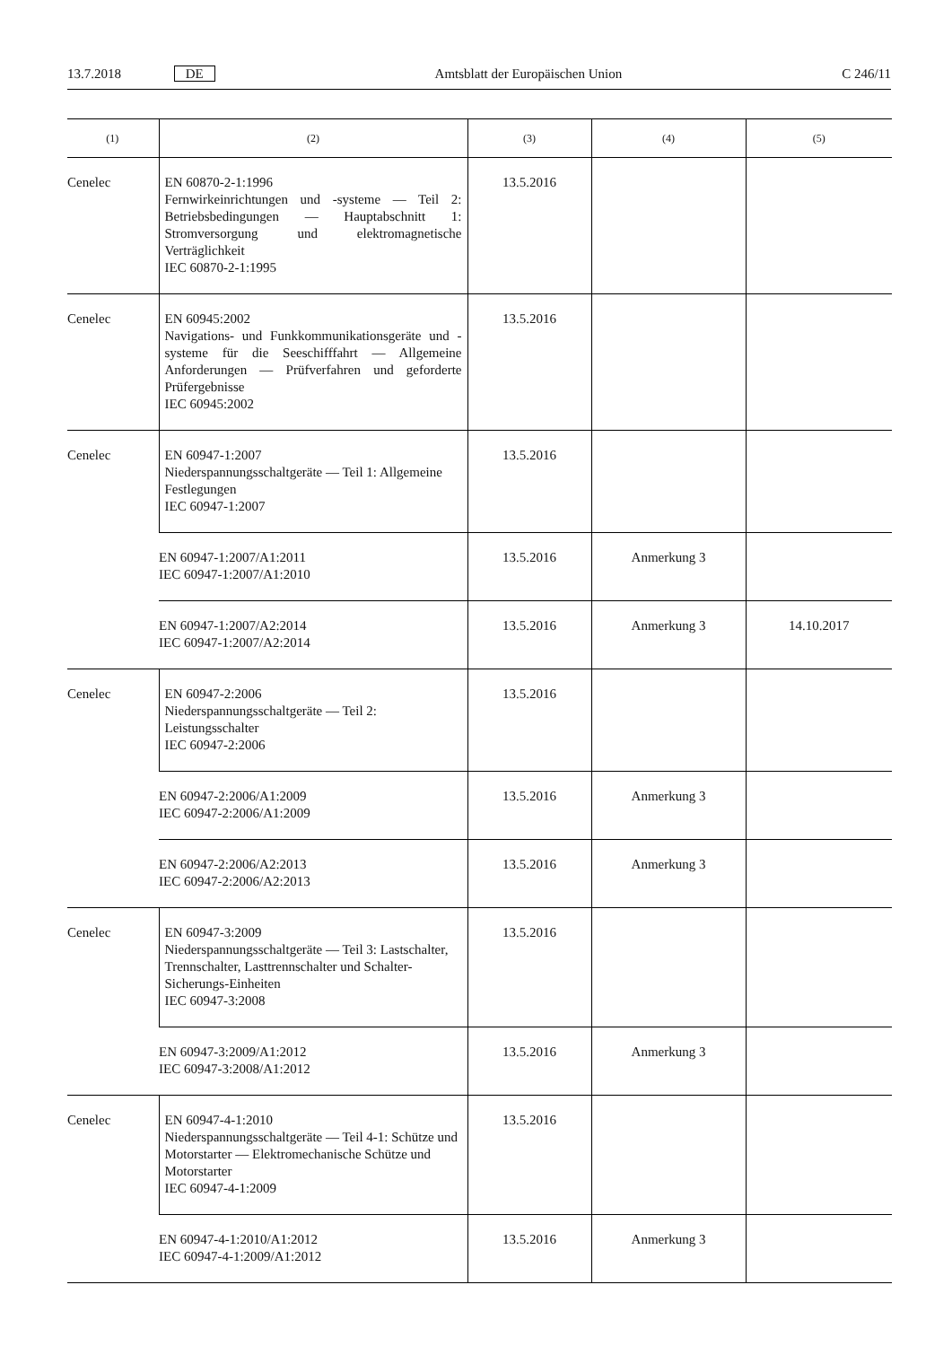13.7.2018 DE Amtsblatt der Europäischen Union C 246/11
| (1) | (2) | (3) | (4) | (5) |
| --- | --- | --- | --- | --- |
| Cenelec | EN 60870-2-1:1996 Fernwirkeinrichtungen und -systeme — Teil 2: Betriebsbedingungen — Hauptabschnitt 1: Stromversorgung und elektromagnetische Verträglichkeit IEC 60870-2-1:1995 | 13.5.2016 | | |
| Cenelec | EN 60945:2002 Navigations- und Funkkommunikationsgeräte und -systeme für die Seeschifffahrt — Allgemeine Anforderungen — Prüfverfahren und geforderte Prüfergebnisse IEC 60945:2002 | 13.5.2016 | | |
| Cenelec | EN 60947-1:2007 Niederspannungsschaltgeräte — Teil 1: Allgemeine Festlegungen IEC 60947-1:2007 | 13.5.2016 | | |
| | EN 60947-1:2007/A1:2011 IEC 60947-1:2007/A1:2010 | 13.5.2016 | Anmerkung 3 | |
| | EN 60947-1:2007/A2:2014 IEC 60947-1:2007/A2:2014 | 13.5.2016 | Anmerkung 3 | 14.10.2017 |
| Cenelec | EN 60947-2:2006 Niederspannungsschaltgeräte — Teil 2: Leistungsschalter IEC 60947-2:2006 | 13.5.2016 | | |
| | EN 60947-2:2006/A1:2009 IEC 60947-2:2006/A1:2009 | 13.5.2016 | Anmerkung 3 | |
| | EN 60947-2:2006/A2:2013 IEC 60947-2:2006/A2:2013 | 13.5.2016 | Anmerkung 3 | |
| Cenelec | EN 60947-3:2009 Niederspannungsschaltgeräte — Teil 3: Lastschalter, Trennschalter, Lasttrennschalter und Schalter-Sicherungs-Einheiten IEC 60947-3:2008 | 13.5.2016 | | |
| | EN 60947-3:2009/A1:2012 IEC 60947-3:2008/A1:2012 | 13.5.2016 | Anmerkung 3 | |
| Cenelec | EN 60947-4-1:2010 Niederspannungsschaltgeräte — Teil 4-1: Schütze und Motorstarter — Elektromechanische Schütze und Motorstarter IEC 60947-4-1:2009 | 13.5.2016 | | |
| | EN 60947-4-1:2010/A1:2012 IEC 60947-4-1:2009/A1:2012 | 13.5.2016 | Anmerkung 3 | |